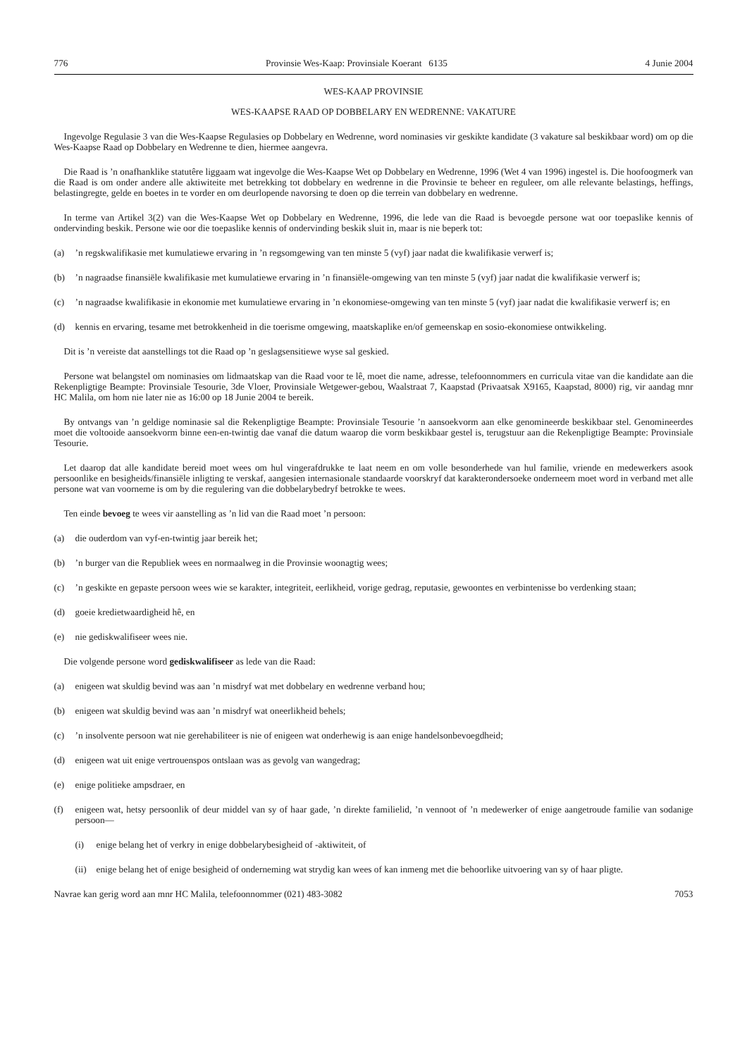776 Provinsie Wes-Kaap: Provinsiale Koerant 6135 4 Junie 2004
WES-KAAP PROVINSIE
WES-KAAPSE RAAD OP DOBBELARY EN WEDRENNE: VAKATURE
Ingevolge Regulasie 3 van die Wes-Kaapse Regulasies op Dobbelary en Wedrenne, word nominasies vir geskikte kandidate (3 vakature sal beskikbaar word) om op die Wes-Kaapse Raad op Dobbelary en Wedrenne te dien, hiermee aangevra.
Die Raad is ’n onafhanklike statutêre liggaam wat ingevolge die Wes-Kaapse Wet op Dobbelary en Wedrenne, 1996 (Wet 4 van 1996) ingestel is. Die hoofoogmerk van die Raad is om onder andere alle aktiwiteite met betrekking tot dobbelary en wedrenne in die Provinsie te beheer en reguleer, om alle relevante belastings, heffings, belastingregte, gelde en boetes in te vorder en om deurlopende navorsing te doen op die terrein van dobbelary en wedrenne.
In terme van Artikel 3(2) van die Wes-Kaapse Wet op Dobbelary en Wedrenne, 1996, die lede van die Raad is bevoegde persone wat oor toepaslike kennis of ondervinding beskik. Persone wie oor die toepaslike kennis of ondervinding beskik sluit in, maar is nie beperk tot:
(a)’n regskwalifikasie met kumulatiewe ervaring in ’n regsomgewing van ten minste 5 (vyf) jaar nadat die kwalifikasie verwerf is;
(b)’n nagraadse finansiële kwalifikasie met kumulatiewe ervaring in ’n finansiële-omgewing van ten minste 5 (vyf) jaar nadat die kwalifikasie verwerf is;
(c)’n nagraadse kwalifikasie in ekonomie met kumulatiewe ervaring in ’n ekonomiese-omgewing van ten minste 5 (vyf) jaar nadat die kwalifikasie verwerf is; en
(d) kennis en ervaring, tesame met betrokkenheid in die toerisme omgewing, maatskaplike en/of gemeenskap en sosio-ekonomiese ontwikkeling.
Dit is ’n vereiste dat aanstellings tot die Raad op ’n geslagsensitiewe wyse sal geskied.
Persone wat belangstel om nominasies om lidmaatskap van die Raad voor te lê, moet die name, adresse, telefoonnommers en curricula vitae van die kandidate aan die Rekenpligtige Beampte: Provinsiale Tesourie, 3de Vloer, Provinsiale Wetgewer-gebou, Waalstraat 7, Kaapstad (Privaatsak X9165, Kaapstad, 8000) rig, vir aandag mnr HC Malila, om hom nie later nie as 16:00 op 18 Junie 2004 te bereik.
By ontvangs van ’n geldige nominasie sal die Rekenpligtige Beampte: Provinsiale Tesourie ’n aansoekvorm aan elke genomineerde beskikbaar stel. Genomineerdes moet die voltooide aansoekvorm binne een-en-twintig dae vanaf die datum waarop die vorm beskikbaar gestel is, terugstuur aan die Rekenpligtige Beampte: Provinsiale Tesourie.
Let daarop dat alle kandidate bereid moet wees om hul vingerafdrukke te laat neem en om volle besonderhede van hul familie, vriende en medewerkers asook persoonlike en besigheids/finansiële inligting te verskaf, aangesien internasionale standaarde voorskryf dat karakterondersoeke onderneem moet word in verband met alle persone wat van voorneme is om by die regulering van die dobbelarybedryf betrokke te wees.
Ten einde bevoeg te wees vir aanstelling as ’n lid van die Raad moet ’n persoon:
(a) die ouderdom van vyf-en-twintig jaar bereik het;
(b)’n burger van die Republiek wees en normaalweg in die Provinsie woonagtig wees;
(c)’n geskikte en gepaste persoon wees wie se karakter, integriteit, eerlikheid, vorige gedrag, reputasie, gewoontes en verbintenisse bo verdenking staan;
(d) goeie kredietwaardigheid hê, en
(e) nie gediskwalifiseer wees nie.
Die volgende persone word gediskwalifiseer as lede van die Raad:
(a) enigeen wat skuldig bevind was aan ’n misdryf wat met dobbelary en wedrenne verband hou;
(b) enigeen wat skuldig bevind was aan ’n misdryf wat oneerlikheid behels;
(c)’n insolvente persoon wat nie gerehabiliteer is nie of enigeen wat onderhewig is aan enige handelsonbevoegdheid;
(d) enigeen wat uit enige vertrouenspos ontslaan was as gevolg van wangedrag;
(e) enige politieke ampsdraer, en
(f) enigeen wat, hetsy persoonlik of deur middel van sy of haar gade, ’n direkte familielid, ’n vennoot of ’n medewerker of enige aangetroude familie van sodanige persoon—
(i) enige belang het of verkry in enige dobbelarybesigheid of -aktiwiteit, of
(ii) enige belang het of enige besigheid of onderneming wat strydig kan wees of kan inmeng met die behoorlike uitvoering van sy of haar pligte.
Navrae kan gerig word aan mnr HC Malila, telefoonnommer (021) 483-3082 7053